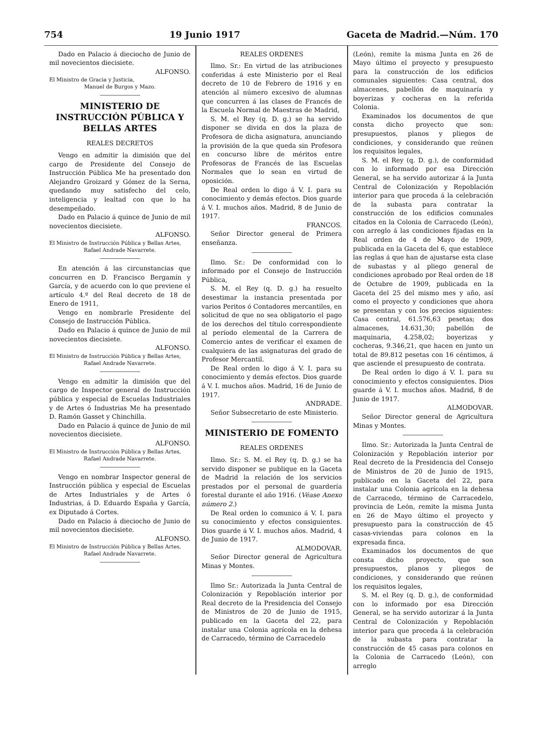754 19 Junio 1917 Gaceta de Madrid.—Núm. 170
Dado en Palacio á dieciocho de Junio de mil novecientos diecisiete.
ALFONSO.
El Ministro de Gracia y Justicia,
Manuel de Burgos y Mazo.
MINISTERIO DE INSTRUCCIÓN PÚBLICA Y BELLAS ARTES
REALES DECRETOS
Vengo en admitir la dimisión que del cargo de Presidente del Consejo de Instrucción Pública Me ha presentado don Alejandro Groizard y Gómez de la Serna, quedando muy satisfecho del celo, inteligencia y lealtad con que lo ha desempeñado.
Dado en Palacio á quince de Junio de mil novecientos diecisiete.
ALFONSO.
El Ministro de Instrucción Pública y Bellas Artes,
Rafael Andrade Navarrete.
En atención á las circunstancias que concurren en D. Francisco Bergamín y García, y de acuerdo con lo que previene el artículo 4.º del Real decreto de 18 de Enero de 1911,
Vengo en nombrarle Presidente del Consejo de Instrucción Pública.
Dado en Palacio á quince de Junio de mil novecientos diecisiete.
ALFONSO.
El Ministro de Instrucción Pública y Bellas Artes,
Rafael Andrade Navarrete.
Vengo en admitir la dimisión que del cargo de Inspector general de Instrucción pública y especial de Escuelas Industriales y de Artes ó Industrias Me ha presentado D. Ramón Gasset y Chinchilla.
Dado en Palacio á quince de Junio de mil novecientos diecisiete.
ALFONSO.
El Ministro de Instrucción Pública y Bellas Artes,
Rafael Andrade Navarrete.
Vengo en nombrar Inspector general de Instrucción pública y especial de Escuelas de Artes Industriales y de Artes ó Industrias, á D. Eduardo España y García, ex Diputado á Cortes.
Dado en Palacio á dieciocho de Junio de mil novecientos diecisiete.
ALFONSO.
El Ministro de Instrucción Pública y Bellas Artes,
Rafael Andrade Navarrete.
REALES ORDENES
Ilmo. Sr.: En virtud de las atribuciones conferidas á este Ministerio por el Real decreto de 10 de Febrero de 1916 y en atención al número excesivo de alumnas que concurren á las clases de Francés de la Escuela Normal de Maestras de Madrid,
S. M. el Rey (q. D. g.) se ha servido disponer se divida en dos la plaza de Profesora de dicha asignatura, anunciando la provisión de la que queda sin Profesora en concurso libre de méritos entre Profesoras de Francés de las Escuelas Normales que lo sean en virtud de oposición.
De Real orden lo digo á V. I. para su conocimiento y demás efectos. Dios guarde á V. I. muchos años. Madrid, 8 de Junio de 1917.
FRANCOS.
Señor Director general de Primera enseñanza.
Ilmo. Sr.: De conformidad con lo informado por el Consejo de Instrucción Pública,
S. M. el Rey (q. D. g.) ha resuelto desestimar la instancia presentada por varios Peritos ó Contadores mercantiles, en solicitud de que no sea obligatorio el pago de los derechos del título correspondiente al período elemental de la Carrera de Comercio antes de verificar el examen de cualquiera de las asignaturas del grado de Profesor Mercantil.
De Real orden lo digo á V. I. para su conocimiento y demás efectos. Dios guarde á V. I. muchos años. Madrid, 16 de Junio de 1917.
ANDRADE.
Señor Subsecretario de este Ministerio.
MINISTERIO DE FOMENTO
REALES ORDENES
Ilmo. Sr.: S. M. el Rey (q. D. g.) se ha servido disponer se publique en la Gaceta de Madrid la relación de los servicios prestados por el personal de guardería forestal durante el año 1916. (Véase Anexo número 2.)
De Real orden lo comunico á V. I. para su conocimiento y efectos consiguientes. Dios guarde á V. I. muchos años. Madrid, 4 de Junio de 1917.
ALMODOVAR.
Señor Director general de Agricultura Minas y Montes.
Ilmo Sr.: Autorizada la Junta Central de Colonización y Repoblación interior por Real decreto de la Presidencia del Consejo de Ministros de 20 de Junio de 1915, publicado en la Gaceta del 22, para instalar una Colonia agrícola en la dehesa de Carracedo, término de Carracedelo
(León), remite la misma Junta en 26 de Mayo último el proyecto y presupuesto para la construcción de los edificios comunales siguientes: Casa central, dos almacenes, pabellón de maquinaría y boyerizas y cocheras en la referida Colonia.
Examinados los documentos de que consta dicho proyecto que son: presupuestos, planos y pliegos de condiciones, y considerando que reúnen los requisitos legales,
S. M. el Rey (q. D. g.), de conformidad con lo informado por esa Dirección General, se ha servido autorizar á la Junta Central de Colonización y Repoblación interior para que proceda á la celebración de la subasta para contratar la construcción de los edificios comunales citados en la Colonia de Carracedo (León), con arreglo á las condiciones fijadas en la Real orden de 4 de Mayo de 1909, publicada en la Gaceta del 6, que establece las reglas á que han de ajustarse esta clase de subastas y al pliego general de condiciones aprobado por Real orden de 18 de Octubre de 1909, publicada en la Gaceta del 25 del mismo mes y año, así como el proyecto y condiciones que ahora se presentan y con los precios siguientes: Casa central, 61.576,63 pesetas; dos almacenes, 14.631,30; pabellón de maquinaria, 4.258,02; boyerizas y cocheras, 9.346,21, que hacen en junto un total de 89.812 pesetas con 16 céntimos, á que asciende el presupuesto de contrata.
De Real orden lo digo á V. I. para su conocimiento y efectos consiguientes. Dios guarde á V. I. muchos años. Madrid, 8 de Junio de 1917.
ALMODOVAR.
Señor Director general de Agricultura Minas y Montes.
Ilmo. Sr.: Autorizada la Junta Central de Colonización y Repoblación interior por Real decreto de la Presidencia del Consejo de Ministros de 20 de Junio de 1915, publicado en la Gaceta del 22, para instalar una Colonia agrícola en la dehesa de Carracedo, término de Carracedelo, provincia de León, remite la misma Junta en 26 de Mayo último el proyecto y presupuesto para la construcción de 45 casas-viviendas para colonos en la expresada finca.
Examinados los documentos de que consta dicho proyecto, que son presupuestos, planos y pliegos de condiciones, y considerando que reúnen los requisitos legales,
S. M. el Rey (q. D. g.), de conformidad con lo informado por esa Dirección General, se ha servido autorizar á la Junta Central de Colonización y Repoblación interior para que proceda á la celebración de la subasta para contratar la construcción de 45 casas para colonos en la Colonia de Carracedo (León), con arreglo